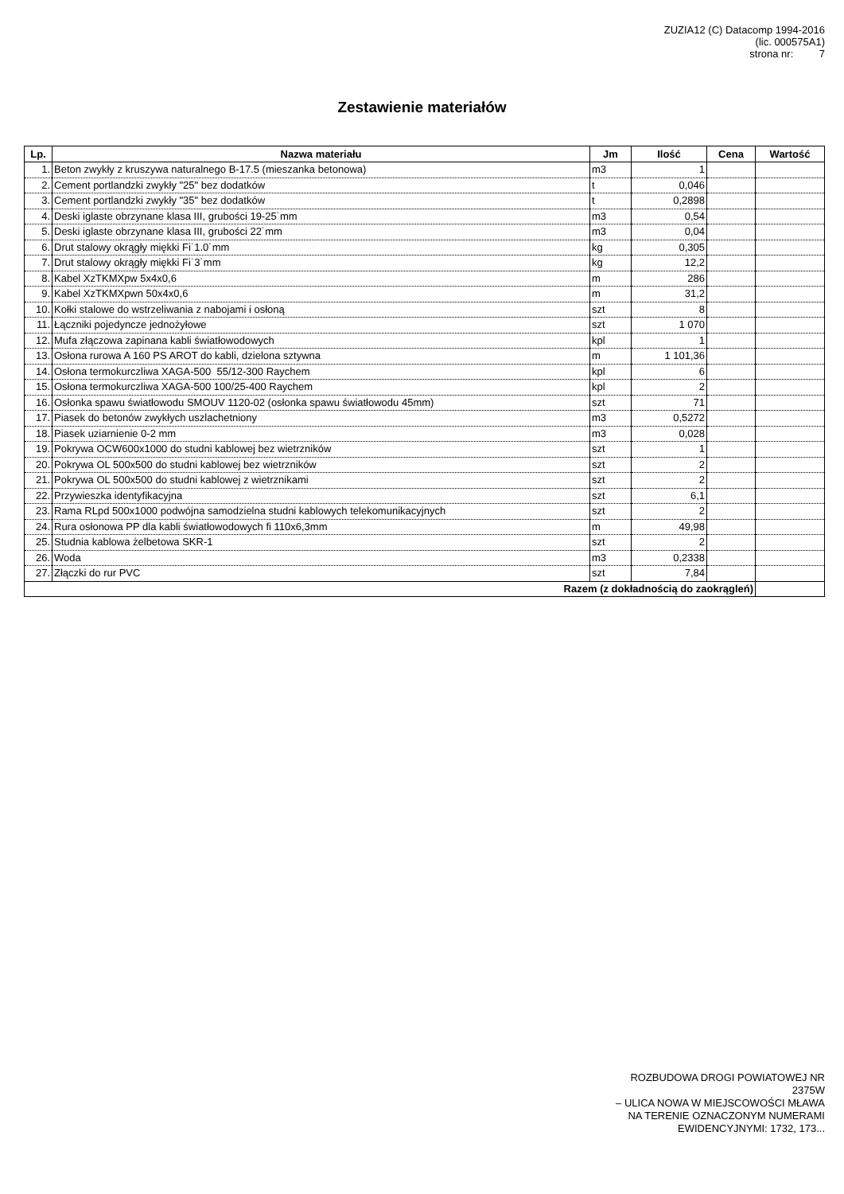ZUZIA12 (C) Datacomp 1994-2016
(lic. 000575A1)
strona nr: 7
Zestawienie materiałów
| Lp. | Nazwa materiału | Jm | Ilość | Cena | Wartość |
| --- | --- | --- | --- | --- | --- |
| 1. | Beton zwykły z kruszywa naturalnego B-17.5 (mieszanka betonowa) | m3 | 1 | | |
| 2. | Cement portlandzki zwykły "25" bez dodatków | t | 0,046 | | |
| 3. | Cement portlandzki zwykły "35" bez dodatków | t | 0,2898 | | |
| 4. | Deski iglaste obrzynane klasa III, grubości 19-25˙mm | m3 | 0,54 | | |
| 5. | Deski iglaste obrzynane klasa III, grubości 22˙mm | m3 | 0,04 | | |
| 6. | Drut stalowy okrągły miękki Fi˙1.0˙mm | kg | 0,305 | | |
| 7. | Drut stalowy okrągły miękki Fi˙3˙mm | kg | 12,2 | | |
| 8. | Kabel XzTKMXpw 5x4x0,6 | m | 286 | | |
| 9. | Kabel XzTKMXpwn 50x4x0,6 | m | 31,2 | | |
| 10. | Kołki stalowe do wstrzeliwania z nabojami i osłoną | szt | 8 | | |
| 11. | Łączniki pojedyncze jednożyłowe | szt | 1 070 | | |
| 12. | Mufa złączowa zapinana kabli światłowodowych | kpl | 1 | | |
| 13. | Osłona rurowa A 160 PS AROT do kabli, dzielona sztywna | m | 1 101,36 | | |
| 14. | Osłona termokurczliwa XAGA-500 55/12-300 Raychem | kpl | 6 | | |
| 15. | Osłona termokurczliwa XAGA-500 100/25-400 Raychem | kpl | 2 | | |
| 16. | Osłonka spawu światłowodu SMOUV 1120-02 (osłonka spawu światłowodu 45mm) | szt | 71 | | |
| 17. | Piasek do betonów zwykłych uszlachetniony | m3 | 0,5272 | | |
| 18. | Piasek uziarnienie 0-2 mm | m3 | 0,028 | | |
| 19. | Pokrywa OCW600x1000 do studni kablowej bez wietrzników | szt | 1 | | |
| 20. | Pokrywa OL 500x500 do studni kablowej bez wietrzników | szt | 2 | | |
| 21. | Pokrywa OL 500x500 do studni kablowej z wietrznikami | szt | 2 | | |
| 22. | Przywieszka identyfikacyjna | szt | 6,1 | | |
| 23. | Rama RLpd 500x1000 podwójna samodzielna studni kablowych telekomunikacyjnych | szt | 2 | | |
| 24. | Rura osłonowa PP dla kabli światłowodowych fi 110x6,3mm | m | 49,98 | | |
| 25. | Studnia kablowa żelbetowa SKR-1 | szt | 2 | | |
| 26. | Woda | m3 | 0,2338 | | |
| 27. | Złączki do rur PVC | szt | 7,84 | | |
| Razem (z dokładnością do zaokrągleń) | | | | | |
ROZBUDOWA DROGI POWIATOWEJ NR
2375W
– ULICA NOWA W MIEJSCOWOŚCI MŁAWA
NA TERENIE OZNACZONYM NUMERAMI
EWIDENCYJNYMI: 1732, 173...